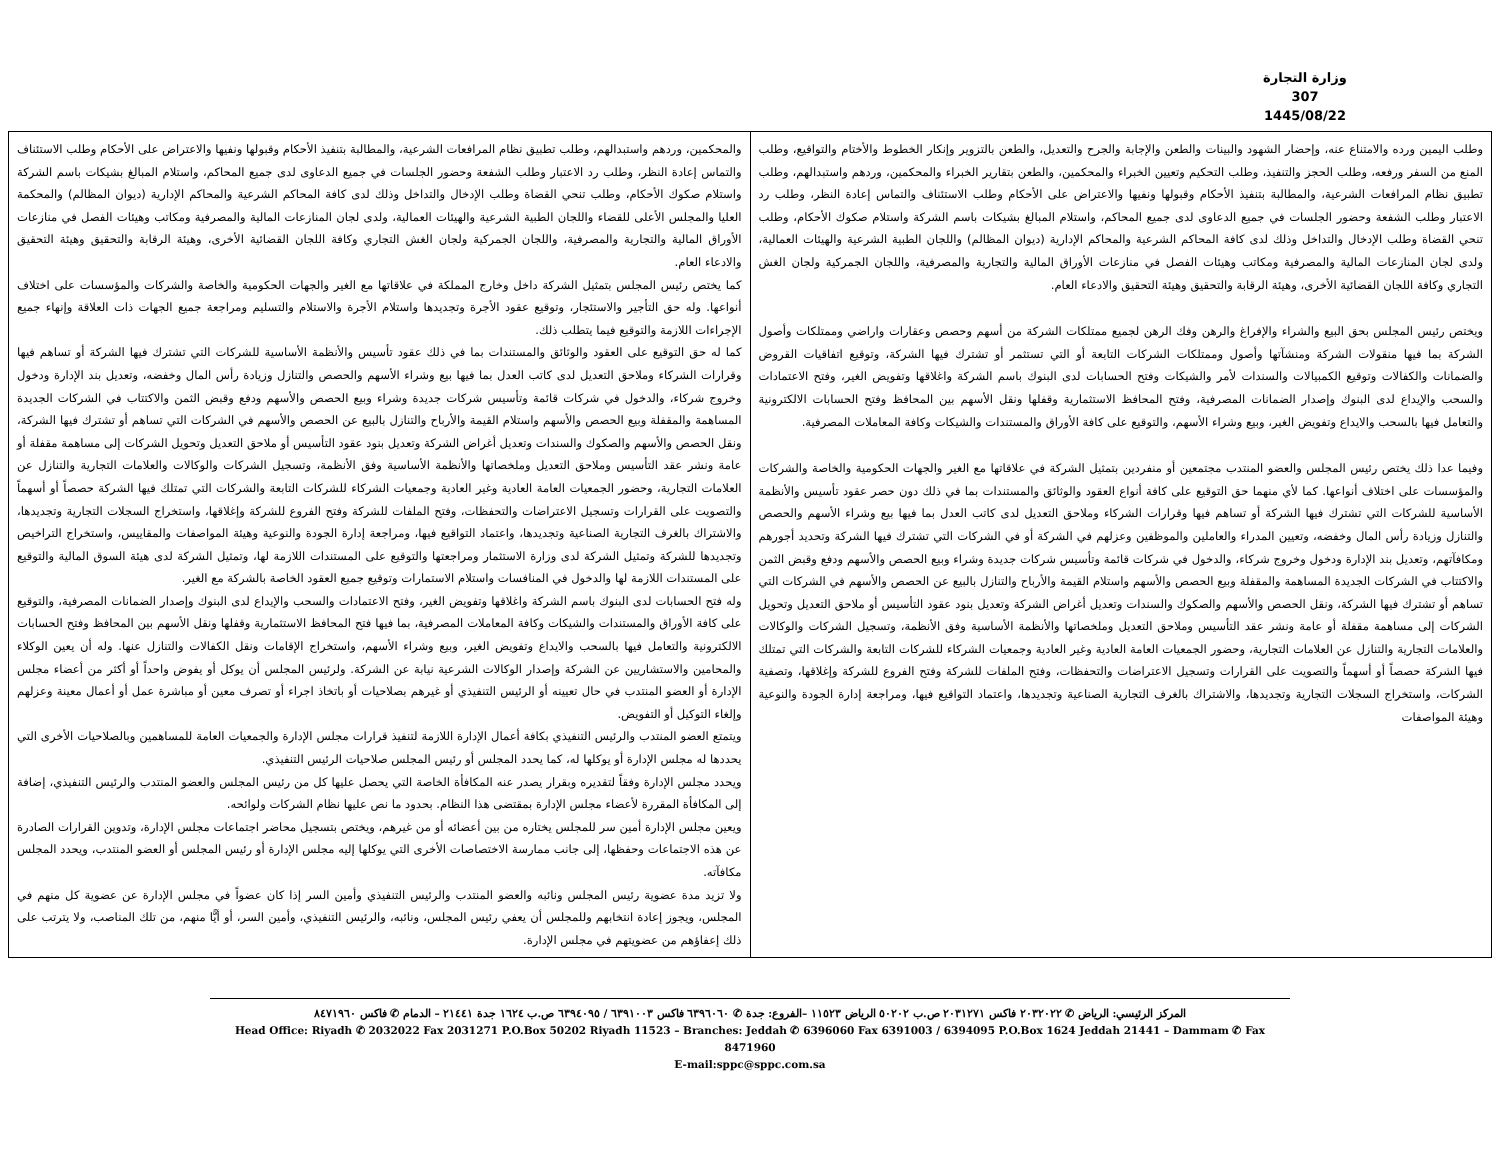وزارة التجارة
307
1445/08/22
| وطلب اليمين ورده والامتناع عنه، وإحضار الشهود والبينات والطعن والإجابة والجرح والتعديل، والطعن بالتزوير وإنكار الخطوط والأختام والتواقيع، وطلب المنع من السفر ورفعه، وطلب الحجز والتنفيذ، وطلب التحكيم وتعيين الخبراء والمحكمين، والطعن بتقارير الخبراء والمحكمين، وردهم واستبدالهم، وطلب تطبيق نظام المرافعات الشرعية، والمطالبة بتنفيذ الأحكام وقبولها ونفيها والاعتراض على الأحكام وطلب الاستئناف والتماس إعادة النظر، وطلب رد الاعتبار وطلب الشفعة وحضور الجلسات في جميع الدعاوى لدى جميع المحاكم، واستلام المبالغ بشيكات باسم الشركة واستلام صكوك الأحكام، وطلب تنحي القضاة وطلب الإدخال والتداخل وذلك لدى كافة المحاكم الشرعية والمحاكم الإدارية (ديوان المظالم) واللجان الطبية الشرعية والهيئات العمالية، ولدى لجان المنازعات المالية والمصرفية ومكاتب وهيئات الفصل في منازعات الأوراق المالية والتجارية والمصرفية، واللجان الجمركية ولجان الغش التجاري وكافة اللجان القضائية الأخرى، وهيئة الرقابة والتحقيق وهيئة التحقيق والادعاء العام. ويختص رئيس المجلس بحق البيع والشراء والإفراغ والرهن وفك الرهن لجميع ممتلكات الشركة من أسهم وحصص وعقارات واراضي وممتلكات وأصول الشركة بما فيها منقولات الشركة ومنشآتها وأصول وممتلكات الشركات التابعة أو التي تستثمر أو تشترك فيها الشركة، وتوقيع اتفاقيات القروض والضمانات والكفالات وتوقيع الكمبيالات والسندات لأمر والشيكات وفتح الحسابات لدى البنوك باسم الشركة واغلاقها وتفويض الغير، وفتح الاعتمادات والسحب والإيداع لدى البنوك وإصدار الضمانات المصرفية، وفتح المحافظ الاستثمارية وقفلها ونقل الأسهم بين المحافظ وفتح الحسابات الالكترونية والتعامل فيها بالسحب والايداع وتفويض الغير، وبيع وشراء الأسهم، والتوقيع على كافة الأوراق والمستندات والشيكات وكافة المعاملات المصرفية. وفيما عدا ذلك يختص رئيس المجلس والعضو المنتدب مجتمعين أو منفردين بتمثيل الشركة في علاقاتها مع الغير والجهات الحكومية والخاصة والشركات والمؤسسات على اختلاف أنواعها. كما لأي منهما حق التوقيع على كافة أنواع العقود والوثائق والمستندات بما في ذلك دون حصر عقود تأسيس والأنظمة الأساسية للشركات التي تشترك فيها الشركة أو تساهم فيها وقرارات الشركاء وملاحق التعديل لدى كاتب العدل بما فيها بيع وشراء الأسهم والحصص والتنازل وزيادة رأس المال وخفضه، وتعيين المدراء والعاملين والموظفين وعزلهم في الشركة أو في الشركات التي تشترك فيها الشركة وتحديد أجورهم ومكافآتهم، وتعديل بند الإدارة ودخول وخروج شركاء، والدخول في شركات قائمة وتأسيس شركات جديدة وشراء وبيع الحصص والأسهم ودفع وقبض الثمن والاكتتاب في الشركات الجديدة المساهمة والمقفلة وبيع الحصص والأسهم واستلام القيمة والأرباح والتنازل بالبيع عن الحصص والأسهم في الشركات التي تساهم أو تشترك فيها الشركة، ونقل الحصص والأسهم والصكوك والسندات وتعديل أغراض الشركة وتعديل بنود عقود التأسيس أو ملاحق التعديل وتحويل الشركات إلى مساهمة مقفلة أو عامة ونشر عقد التأسيس وملاحق التعديل وملخصاتها والأنظمة الأساسية وفق الأنظمة، وتسجيل الشركات والوكالات والعلامات التجارية والتنازل عن العلامات التجارية، وحضور الجمعيات العامة العادية وغير العادية وجمعيات الشركاء للشركات التابعة والشركات التي تمتلك فيها الشركة حصصاً أو أسهماً والتصويت على القرارات وتسجيل الاعتراضات والتحفظات، وفتح الملفات للشركة وفتح الفروع للشركة وإغلاقها، وتصفية الشركات، واستخراج السجلات التجارية وتجديدها، والاشتراك بالغرف التجارية الصناعية وتجديدها، واعتماد التواقيع فيها، ومراجعة إدارة الجودة والنوعية وهيئة المواصفات | والمحكمين، وردهم واستبدالهم، وطلب تطبيق نظام المرافعات الشرعية، والمطالبة بتنفيذ الأحكام وقبولها ونفيها والاعتراض على الأحكام وطلب الاستئناف والتماس إعادة النظر، وطلب رد الاعتبار وطلب الشفعة وحضور الجلسات في جميع الدعاوى لدى جميع المحاكم، واستلام المبالغ بشيكات باسم الشركة واستلام صكوك الأحكام، وطلب تنحي القضاة وطلب الإدخال والتداخل وذلك لدى كافة المحاكم الشرعية والمحاكم الإدارية (ديوان المظالم) والمحكمة العليا والمجلس الأعلى للقضاء واللجان الطبية الشرعية والهيئات العمالية، ولدى لجان المنازعات المالية والمصرفية ومكاتب وهيئات الفصل في منازعات الأوراق المالية والتجارية والمصرفية، واللجان الجمركية ولجان الغش التجاري وكافة اللجان القضائية الأخرى، وهيئة الرقابة والتحقيق وهيئة التحقيق والادعاء العام. كما يختص رئيس المجلس بتمثيل الشركة داخل وخارج المملكة في علاقاتها مع الغير والجهات الحكومية والخاصة والشركات والمؤسسات على اختلاف أنواعها. وله حق التأجير والاستئجار، وتوقيع عقود الأجرة وتجديدها واستلام الأجرة والاستلام والتسليم ومراجعة جميع الجهات ذات العلاقة وإنهاء جميع الإجراءات اللازمة والتوقيع فيما يتطلب ذلك. كما له حق التوقيع على العقود والوثائق والمستندات بما في ذلك عقود تأسيس والأنظمة الأساسية للشركات التي تشترك فيها الشركة أو تساهم فيها وقرارات الشركاء وملاحق التعديل لدى كاتب العدل بما فيها بيع وشراء الأسهم والحصص والتنازل وزيادة رأس المال وخفضه، وتعديل بند الإدارة ودخول وخروج شركاء، والدخول في شركات قائمة وتأسيس شركات جديدة وشراء وبيع الحصص والأسهم ودفع وقبض الثمن والاكتتاب في الشركات الجديدة المساهمة والمقفلة وبيع الحصص والأسهم واستلام القيمة والأرباح والتنازل بالبيع عن الحصص والأسهم في الشركات التي تساهم أو تشترك فيها الشركة، ونقل الحصص والأسهم والصكوك والسندات وتعديل أغراض الشركة وتعديل بنود عقود التأسيس أو ملاحق التعديل وتحويل الشركات إلى مساهمة مقفلة أو عامة ونشر عقد التأسيس وملاحق التعديل وملخصاتها والأنظمة الأساسية وفق الأنظمة، وتسجيل الشركات والوكالات والعلامات التجارية والتنازل عن العلامات التجارية، وحضور الجمعيات العامة العادية وغير العادية وجمعيات الشركاء للشركات التابعة والشركات التي تمتلك فيها الشركة حصصاً أو أسهماً والتصويت على القرارات وتسجيل الاعتراضات والتحفظات، وفتح الملفات للشركة وفتح الفروع للشركة وإغلاقها، واستخراج السجلات التجارية وتجديدها، والاشتراك بالغرف التجارية الصناعية وتجديدها، واعتماد التواقيع فيها، ومراجعة إدارة الجودة والنوعية وهيئة المواصفات والمقاييس، واستخراج التراخيص وتجديدها للشركة وتمثيل الشركة لدى وزارة الاستثمار ومراجعتها والتوقيع على المستندات اللازمة لها، وتمثيل الشركة لدى هيئة السوق المالية والتوقيع على المستندات اللازمة لها والدخول في المنافسات واستلام الاستمارات وتوقيع جميع العقود الخاصة بالشركة مع الغير. وله فتح الحسابات لدى البنوك باسم الشركة واغلاقها وتفويض الغير، وفتح الاعتمادات والسحب والإيداع لدى البنوك وإصدار الضمانات المصرفية، والتوقيع على كافة الأوراق والمستندات والشيكات وكافة المعاملات المصرفية، بما فيها فتح المحافظ الاستثمارية وقفلها ونقل الأسهم بين المحافظ وفتح الحسابات الالكترونية والتعامل فيها بالسحب والايداع وتفويض الغير، وبيع وشراء الأسهم، واستخراج الإقامات ونقل الكفالات والتنازل عنها. وله أن يعين الوكلاء والمحامين والاستشاريين عن الشركة وإصدار الوكالات الشرعية نيابة عن الشركة. ولرئيس المجلس أن يوكل أو يفوض واحداً أو أكثر من أعضاء مجلس الإدارة أو العضو المنتدب في حال تعيينه أو الرئيس التنفيذي أو غيرهم بصلاحيات أو باتخاذ اجراء أو تصرف معين أو مباشرة عمل أو أعمال معينة وعزلهم وإلغاء التوكيل أو التفويض. ويتمتع العضو المنتدب والرئيس التنفيذي بكافة أعمال الإدارة اللازمة لتنفيذ قرارات مجلس الإدارة والجمعيات العامة للمساهمين وبالصلاحيات الأخرى التي يحددها له مجلس الإدارة أو يوكلها له، كما يحدد المجلس أو رئيس المجلس صلاحيات الرئيس التنفيذي. ويحدد مجلس الإدارة وفقاً لتقديره وبقرار يصدر عنه المكافأة الخاصة التي يحصل عليها كل من رئيس المجلس والعضو المنتدب والرئيس التنفيذي، إضافة إلى المكافأة المقررة لأعضاء مجلس الإدارة بمقتضى هذا النظام. بحدود ما نص عليها نظام الشركات ولوائحه. ويعين مجلس الإدارة أمين سر للمجلس يختاره من بين أعضائه أو من غيرهم، ويختص بتسجيل محاضر اجتماعات مجلس الإدارة، وتدوين القرارات الصادرة عن هذه الاجتماعات وحفظها، إلى جانب ممارسة الاختصاصات الأخرى التي يوكلها إليه مجلس الإدارة أو رئيس المجلس أو العضو المنتدب، ويحدد المجلس مكافآته. ولا تزيد مدة عضوية رئيس المجلس ونائبه والعضو المنتدب والرئيس التنفيذي وأمين السر إذا كان عضواً في مجلس الإدارة عن عضوية كل منهم في المجلس، ويجوز إعادة انتخابهم وللمجلس أن يعفي رئيس المجلس، ونائبه، والرئيس التنفيذي، وأمين السر، أو أيًّا منهم، من تلك المناصب، ولا يترتب على ذلك إعفاؤهم من عضويتهم في مجلس الإدارة. |
المركز الرئيسي: الرياض ✆ ٢٠٣٢٠٢٢ فاكس ٢٠٣١٢٧١ ص.ب ٥٠٢٠٢ الرياض ١١٥٢٣ –الفروع: جدة ✆ ٦٣٩٦٠٦٠ فاكس ٦٣٩١٠٠٣ / ٦٣٩٤٠٩٥ ص.ب ١٦٢٤ جدة ٢١٤٤١ – الدمام ✆ فاكس ٨٤٧١٩٦٠
Head Office: Riyadh ✆ 2032022 Fax 2031271 P.O.Box 50202 Riyadh 11523 – Branches: Jeddah ✆ 6396060 Fax 6391003 / 6394095 P.O.Box 1624 Jeddah 21441 – Dammam ✆ Fax 8471960
E-mail:sppc@sppc.com.sa